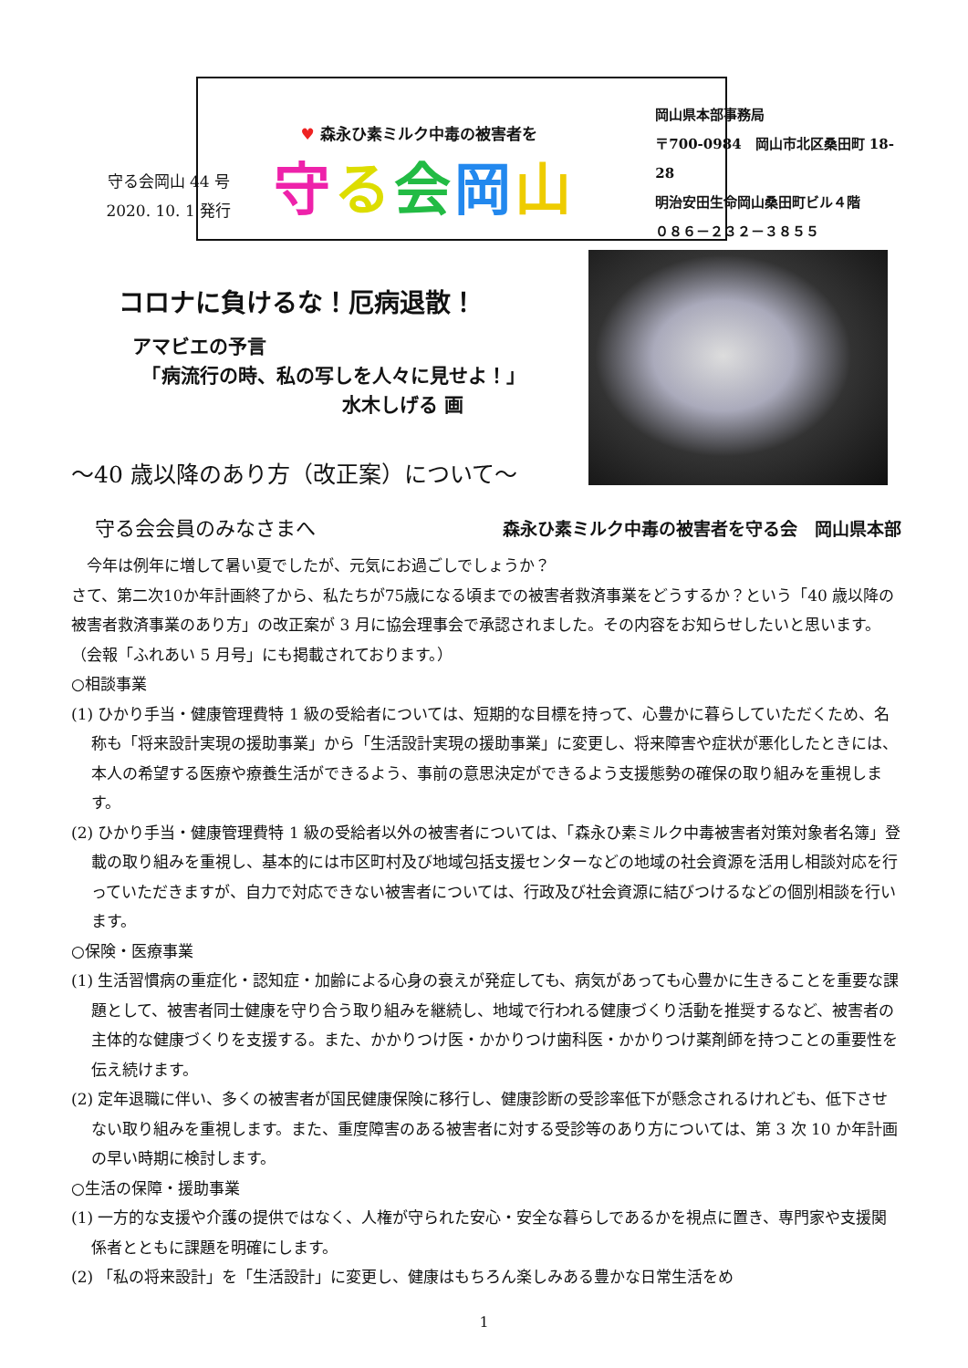守る会岡山 44 号
2020. 10. 1 発行
♥ 森永ひ素ミルク中毒の被害者を
守る会岡山
岡山県本部事務局
〒700-0984　岡山市北区桑田町 18-28
明治安田生命岡山桑田町ビル４階
０８６－２３２－３８５５
コロナに負けるな！厄病退散！
アマビエの予言
　「病流行の時、私の写しを人々に見せよ！」
水木しげる 画
～40 歳以降のあり方（改正案）について～
守る会会員のみなさまへ 森永ひ素ミルク中毒の被害者を守る会　岡山県本部
　今年は例年に増して暑い夏でしたが、元気にお過ごしでしょうか？
さて、第二次10か年計画終了から、私たちが75歳になる頃までの被害者救済事業をどうするか？という「40 歳以降の被害者救済事業のあり方」の改正案が 3 月に協会理事会で承認されました。その内容をお知らせしたいと思います。（会報「ふれあい 5 月号」にも掲載されております。）
○相談事業
(1) ひかり手当・健康管理費特 1 級の受給者については、短期的な目標を持って、心豊かに暮らしていただくため、名称も「将来設計実現の援助事業」から「生活設計実現の援助事業」に変更し、将来障害や症状が悪化したときには、本人の希望する医療や療養生活ができるよう、事前の意思決定ができるよう支援態勢の確保の取り組みを重視します。
(2) ひかり手当・健康管理費特 1 級の受給者以外の被害者については、「森永ひ素ミルク中毒被害者対策対象者名簿」登載の取り組みを重視し、基本的には市区町村及び地域包括支援センターなどの地域の社会資源を活用し相談対応を行っていただきますが、自力で対応できない被害者については、行政及び社会資源に結びつけるなどの個別相談を行います。
○保険・医療事業
(1) 生活習慣病の重症化・認知症・加齢による心身の衰えが発症しても、病気があっても心豊かに生きることを重要な課題として、被害者同士健康を守り合う取り組みを継続し、地域で行われる健康づくり活動を推奨するなど、被害者の主体的な健康づくりを支援する。また、かかりつけ医・かかりつけ歯科医・かかりつけ薬剤師を持つことの重要性を伝え続けます。
(2) 定年退職に伴い、多くの被害者が国民健康保険に移行し、健康診断の受診率低下が懸念されるけれども、低下させない取り組みを重視します。また、重度障害のある被害者に対する受診等のあり方については、第 3 次 10 か年計画の早い時期に検討します。
○生活の保障・援助事業
(1) 一方的な支援や介護の提供ではなく、人権が守られた安心・安全な暮らしであるかを視点に置き、専門家や支援関係者とともに課題を明確にします。
(2) 「私の将来設計」を「生活設計」に変更し、健康はもちろん楽しみある豊かな日常生活をめ
1